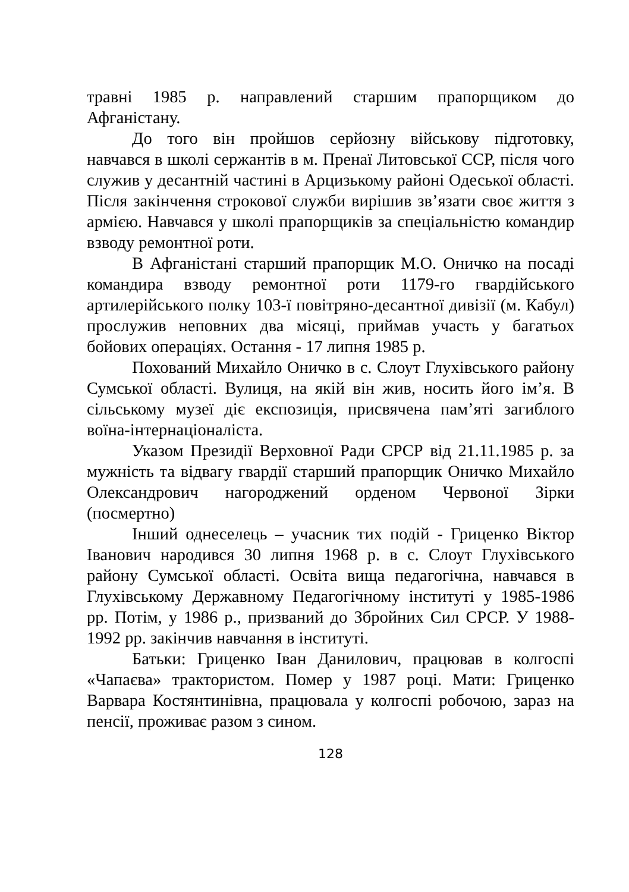травні 1985 р. направлений старшим прапорщиком до Афганістану.
До того він пройшов серйозну військову підготовку, навчався в школі сержантів в м. Пренаї Литовської ССР, після чого служив у десантній частині в Арцизькому районі Одеської області. Після закінчення строкової служби вирішив зв’язати своє життя з армією. Навчався у школі прапорщиків за спеціальністю командир взводу ремонтної роти.
В Афганістані старший прапорщик М.О. Оничко на посаді командира взводу ремонтної роти 1179-го гвардійського артилерійського полку 103-ї повітряно-десантної дивізії (м. Кабул) прослужив неповних два місяці, приймав участь у багатьох бойових операціях. Остання - 17 липня 1985 р.
Похований Михайло Оничко в с. Слоут Глухівського району Сумської області. Вулиця, на якій він жив, носить його ім’я. В сільському музеї діє експозиція, присвячена пам’яті загиблого воїна-інтернаціоналіста.
Указом Президії Верховної Ради СРСР від 21.11.1985 р. за мужність та відвагу гвардії старший прапорщик Оничко Михайло Олександрович нагороджений орденом Червоної Зірки (посмертно)
Інший однеселець – учасник тих подій - Гриценко Віктор Іванович народився 30 липня 1968 р. в с. Слоут Глухівського району Сумської області. Освіта вища педагогічна, навчався в Глухівському Державному Педагогічному інституті у 1985-1986 рр. Потім, у 1986 р., призваний до Збройних Сил СРСР. У 1988-1992 рр. закінчив навчання в інституті.
Батьки: Гриценко Іван Данилович, працював в колгоспі «Чапаєва» трактористом. Помер у 1987 році. Мати: Гриценко Варвара Костянтинівна, працювала у колгоспі робочою, зараз на пенсії, проживає разом з сином.
128